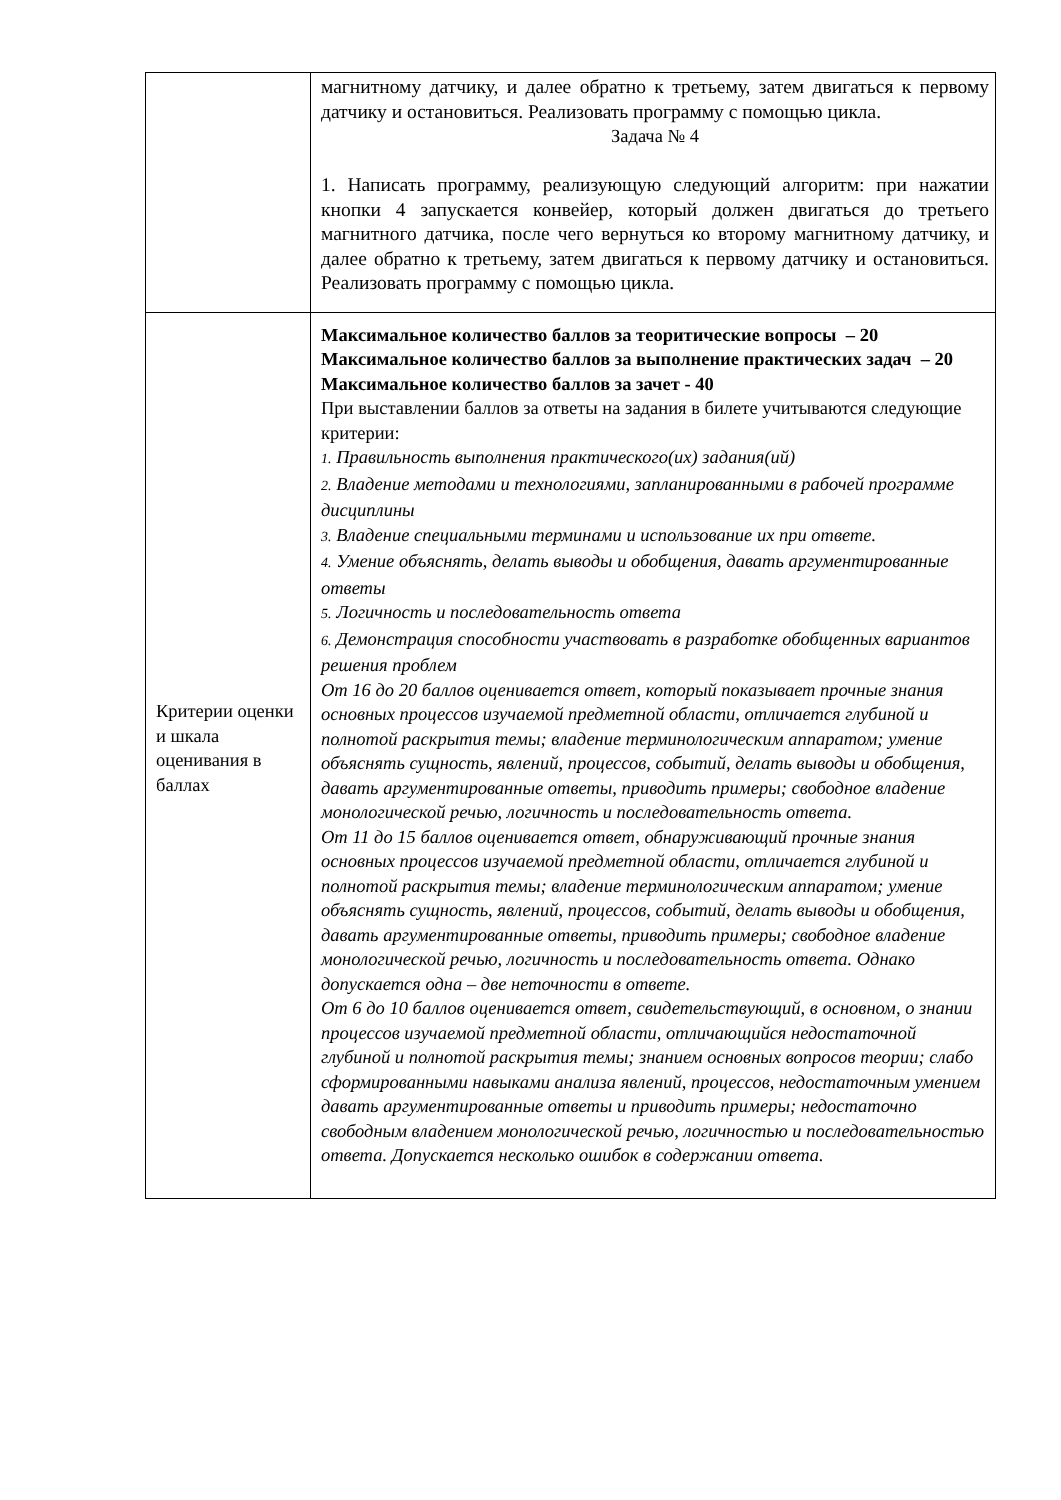| | магнитному датчику, и далее обратно к третьему, затем двигаться к первому датчику и остановиться. Реализовать программу с помощью цикла. Задача № 4 1. Написать программу, реализующую следующий алгоритм: при нажатии кнопки 4 запускается конвейер, который должен двигаться до третьего магнитного датчика, после чего вернуться ко второму магнитному датчику, и далее обратно к третьему, затем двигаться к первому датчику и остановиться. Реализовать программу с помощью цикла. |
| Критерии оценки и шкала оценивания в баллах | Максимальное количество баллов за теоритические вопросы – 20 Максимальное количество баллов за выполнение практических задач – 20 Максимальное количество баллов за зачет - 40 При выставлении баллов за ответы на задания в билете учитываются следующие критерии: 1. Правильность выполнения практического(их) задания(ий) 2. Владение методами и технологиями, запланированными в рабочей программе дисциплины 3. Владение специальными терминами и использование их при ответе. 4. Умение объяснять, делать выводы и обобщения, давать аргументированные ответы 5. Логичность и последовательность ответа 6. Демонстрация способности участвовать в разработке обобщенных вариантов решения проблем От 16 до 20 баллов оценивается ответ, который показывает прочные знания основных процессов изучаемой предметной области, отличается глубиной и полнотой раскрытия темы; владение терминологическим аппаратом; умение объяснять сущность, явлений, процессов, событий, делать выводы и обобщения, давать аргументированные ответы, приводить примеры; свободное владение монологической речью, логичность и последовательность ответа. От 11 до 15 баллов оценивается ответ, обнаруживающий прочные знания основных процессов изучаемой предметной области, отличается глубиной и полнотой раскрытия темы; владение терминологическим аппаратом; умение объяснять сущность, явлений, процессов, событий, делать выводы и обобщения, давать аргументированные ответы, приводить примеры; свободное владение монологической речью, логичность и последовательность ответа. Однако допускается одна – две неточности в ответе. От 6 до 10 баллов оценивается ответ, свидетельствующий, в основном, о знании процессов изучаемой предметной области, отличающийся недостаточной глубиной и полнотой раскрытия темы; знанием основных вопросов теории; слабо сформированными навыками анализа явлений, процессов, недостаточным умением давать аргументированные ответы и приводить примеры; недостаточно свободным владением монологической речью, логичностью и последовательностью ответа. Допускается несколько ошибок в содержании ответа. |